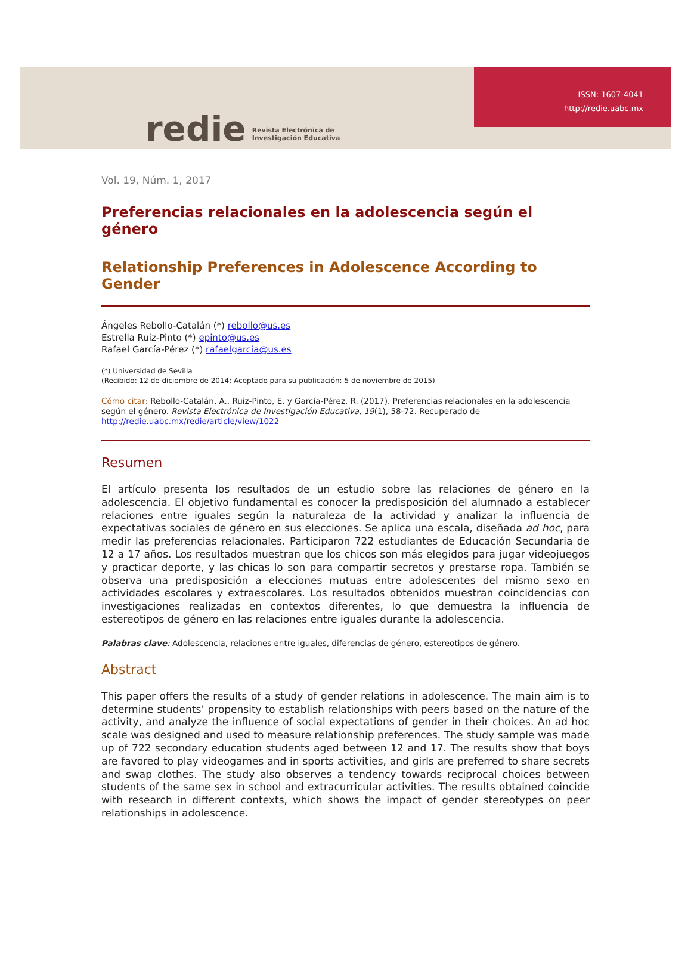redie Revista Electrónica de
Investigación Educativa
ISSN: 1607-4041
http://redie.uabc.mx
Vol. 19, Núm. 1, 2017
Preferencias relacionales en la adolescencia según el género
Relationship Preferences in Adolescence According to Gender
Ángeles Rebollo-Catalán (*) rebollo@us.es
Estrella Ruiz-Pinto (*) epinto@us.es
Rafael García-Pérez (*) rafaelgarcia@us.es
(*) Universidad de Sevilla
(Recibido: 12 de diciembre de 2014; Aceptado para su publicación: 5 de noviembre de 2015)
Cómo citar: Rebollo-Catalán, A., Ruiz-Pinto, E. y García-Pérez, R. (2017). Preferencias relacionales en la adolescencia según el género. Revista Electrónica de Investigación Educativa, 19(1), 58-72. Recuperado de http://redie.uabc.mx/redie/article/view/1022
Resumen
El artículo presenta los resultados de un estudio sobre las relaciones de género en la adolescencia. El objetivo fundamental es conocer la predisposición del alumnado a establecer relaciones entre iguales según la naturaleza de la actividad y analizar la influencia de expectativas sociales de género en sus elecciones. Se aplica una escala, diseñada ad hoc, para medir las preferencias relacionales. Participaron 722 estudiantes de Educación Secundaria de 12 a 17 años. Los resultados muestran que los chicos son más elegidos para jugar videojuegos y practicar deporte, y las chicas lo son para compartir secretos y prestarse ropa. También se observa una predisposición a elecciones mutuas entre adolescentes del mismo sexo en actividades escolares y extraescolares. Los resultados obtenidos muestran coincidencias con investigaciones realizadas en contextos diferentes, lo que demuestra la influencia de estereotipos de género en las relaciones entre iguales durante la adolescencia.
Palabras clave: Adolescencia, relaciones entre iguales, diferencias de género, estereotipos de género.
Abstract
This paper offers the results of a study of gender relations in adolescence. The main aim is to determine students’ propensity to establish relationships with peers based on the nature of the activity, and analyze the influence of social expectations of gender in their choices. An ad hoc scale was designed and used to measure relationship preferences. The study sample was made up of 722 secondary education students aged between 12 and 17. The results show that boys are favored to play videogames and in sports activities, and girls are preferred to share secrets and swap clothes. The study also observes a tendency towards reciprocal choices between students of the same sex in school and extracurricular activities. The results obtained coincide with research in different contexts, which shows the impact of gender stereotypes on peer relationships in adolescence.